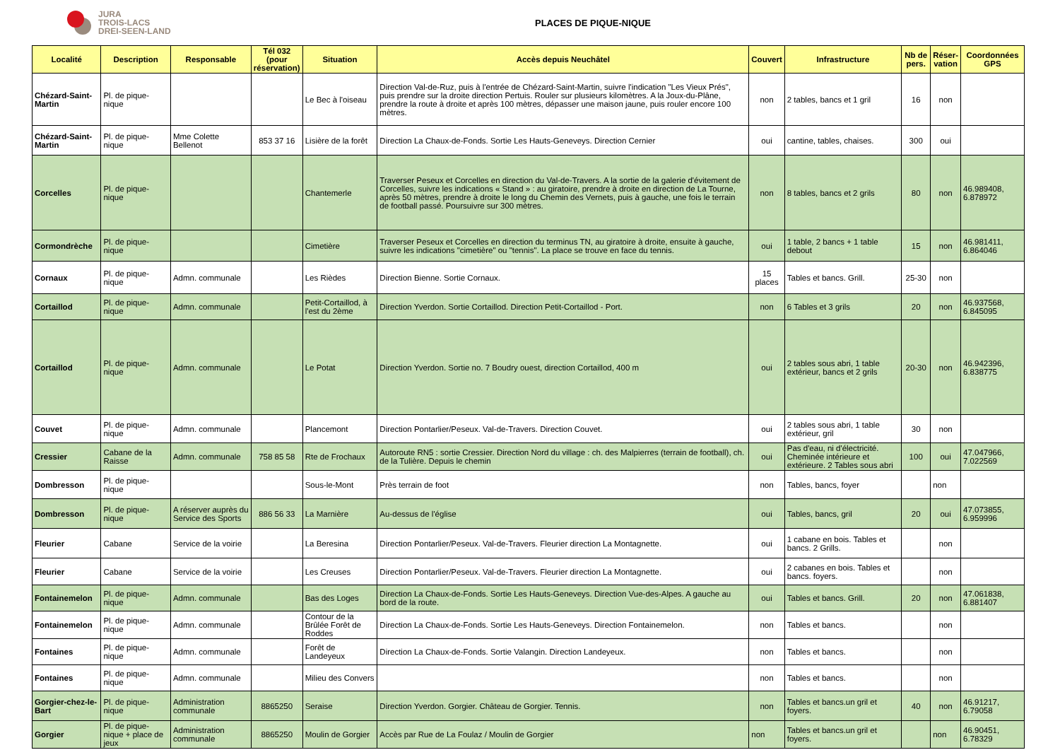JURA
TROIS-LACS
DREI-SEEN-LAND
PLACES DE PIQUE-NIQUE
| Localité | Description | Responsable | Tél 032 (pour réservation) | Situation | Accès depuis Neuchâtel | Couvert | Infrastructure | Nb de pers. | Réser-vation | Coordonnées GPS |
| --- | --- | --- | --- | --- | --- | --- | --- | --- | --- | --- |
| Chézard-Saint-Martin | Pl. de pique-nique | | | Le Bec à l'oiseau | Direction Val-de-Ruz, puis à l'entrée de Chézard-Saint-Martin, suivre l'indication "Les Vieux Prés", puis prendre sur la droite direction Pertuis. Rouler sur plusieurs kilomètres. A la Joux-du-Plâne, prendre la route à droite et après 100 mètres, dépasser une maison jaune, puis rouler encore 100 mètres. | non | 2 tables, bancs et 1 gril | 16 | non | |
| Chézard-Saint-Martin | Pl. de pique-nique | Mme Colette Bellenot | 853 37 16 | Lisière de la forêt | Direction La Chaux-de-Fonds. Sortie Les Hauts-Geneveys. Direction Cernier | oui | cantine, tables, chaises. | 300 | oui | |
| Corcelles | Pl. de pique-nique | | | Chantemerle | Traverser Peseux et Corcelles en direction du Val-de-Travers. A la sortie de la galerie d'évitement de Corcelles, suivre les indications « Stand » : au giratoire, prendre à droite en direction de La Tourne, après 50 mètres, prendre à droite le long du Chemin des Vernets, puis à gauche, une fois le terrain de football passé. Poursuivre sur 300 mètres. | non | 8 tables, bancs et 2 grils | 80 | non | 46.989408, 6.878972 |
| Cormondrèche | Pl. de pique-nique | | | Cimetière | Traverser Peseux et Corcelles en direction du terminus TN, au giratoire à droite, ensuite à gauche, suivre les indications "cimetière" ou "tennis". La place se trouve en face du tennis. | oui | 1 table, 2 bancs + 1 table debout | 15 | non | 46.981411, 6.864046 |
| Cornaux | Pl. de pique-nique | Admn. communale | | Les Rièdes | Direction Bienne. Sortie Cornaux. | 15 places | Tables et bancs. Grill. | 25-30 | non | |
| Cortaillod | Pl. de pique-nique | Admn. communale | | Petit-Cortaillod, à l'est du 2ème | Direction Yverdon. Sortie Cortaillod. Direction Petit-Cortaillod - Port. | non | 6 Tables et 3 grils | 20 | non | 46.937568, 6.845095 |
| Cortaillod | Pl. de pique-nique | Admn. communale | | Le Potat | Direction Yverdon. Sortie no. 7 Boudry ouest, direction Cortaillod, 400 m | oui | 2 tables sous abri, 1 table extérieur, bancs et 2 grils | 20-30 | non | 46.942396, 6.838775 |
| Couvet | Pl. de pique-nique | Admn. communale | | Plancemont | Direction Pontarlier/Peseux. Val-de-Travers. Direction Couvet. | oui | 2 tables sous abri, 1 table extérieur, gril | 30 | non | |
| Cressier | Cabane de la Raisse | Admn. communale | 758 85 58 | Rte de Frochaux | Autoroute RN5 : sortie Cressier. Direction Nord du village : ch. des Malpierres (terrain de football), ch. de la Tulière. Depuis le chemin | oui | Pas d'eau, ni d'électricité. Cheminée intérieure et extérieure. 2 Tables sous abri | 100 | oui | 47.047966, 7.022569 |
| Dombresson | Pl. de pique-nique | | | Sous-le-Mont | Près terrain de foot | non | Tables, bancs, foyer | | non | |
| Dombresson | Pl. de pique-nique | A réserver auprès du Service des Sports | 886 56 33 | La Marnière | Au-dessus de l'église | oui | Tables, bancs, gril | 20 | oui | 47.073855, 6.959996 |
| Fleurier | Cabane | Service de la voirie | | La Beresina | Direction Pontarlier/Peseux. Val-de-Travers. Fleurier direction La Montagnette. | oui | 1 cabane en bois. Tables et bancs. 2 Grills. | | non | |
| Fleurier | Cabane | Service de la voirie | | Les Creuses | Direction Pontarlier/Peseux. Val-de-Travers. Fleurier direction La Montagnette. | oui | 2 cabanes en bois. Tables et bancs. foyers. | | non | |
| Fontainemelon | Pl. de pique-nique | Admn. communale | | Bas des Loges | Direction La Chaux-de-Fonds. Sortie Les Hauts-Geneveys. Direction Vue-des-Alpes. A gauche au bord de la route. | oui | Tables et bancs. Grill. | 20 | non | 47.061838, 6.881407 |
| Fontainemelon | Pl. de pique-nique | Admn. communale | | Contour de la Brûlée Forêt de Roddes | Direction La Chaux-de-Fonds. Sortie Les Hauts-Geneveys. Direction Fontainemelon. | non | Tables et bancs. | | non | |
| Fontaines | Pl. de pique-nique | Admn. communale | | Forêt de Landeyeux | Direction La Chaux-de-Fonds. Sortie Valangin. Direction Landeyeux. | non | Tables et bancs. | | non | |
| Fontaines | Pl. de pique-nique | Admn. communale | | Milieu des Convers | | non | Tables et bancs. | | non | |
| Gorgier-chez-le-Bart | Pl. de pique-nique | Administration communale | 8865250 | Seraise | Direction Yverdon. Gorgier. Château de Gorgier. Tennis. | non | Tables et bancs.un gril et foyers. | 40 | non | 46.91217, 6.79058 |
| Gorgier | Pl. de pique-nique + place de jeux | Administration communale | 8865250 | Moulin de Gorgier | Accès par Rue de La Foulaz / Moulin de Gorgier | non | Tables et bancs.un gril et foyers. | | non | 46.90451, 6.78329 |